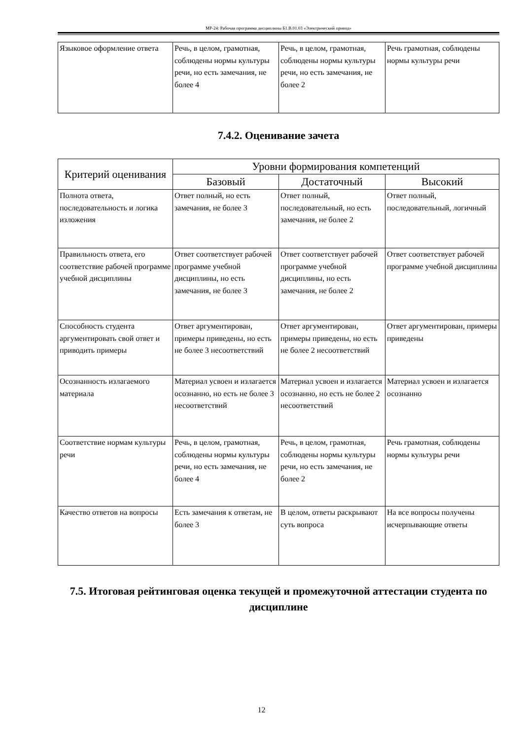МР-24: Рабочая программа дисциплины Б1.В.01.03 «Электрический привод»
| Языковое оформление ответа | Речь, в целом, грамотная, соблюдены нормы культуры речи, но есть замечания, не более 4 | Речь, в целом, грамотная, соблюдены нормы культуры речи, но есть замечания, не более 2 | Речь грамотная, соблюдены нормы культуры речи |
7.4.2. Оценивание зачета
| Критерий оценивания | Уровни формирования компетенций | | |
| --- | --- | --- | --- |
| | Базовый | Достаточный | Высокий |
| Полнота ответа, последовательность и логика изложения | Ответ полный, но есть замечания, не более 3 | Ответ полный, последовательный, но есть замечания, не более 2 | Ответ полный, последовательный, логичный |
| Правильность ответа, его соответствие рабочей программе учебной дисциплины | Ответ соответствует рабочей программе учебной дисциплины, но есть замечания, не более 3 | Ответ соответствует рабочей программе учебной дисциплины, но есть замечания, не более 2 | Ответ соответствует рабочей программе учебной дисциплины |
| Способность студента аргументировать свой ответ и приводить примеры | Ответ аргументирован, примеры приведены, но есть не более 3 несоответствий | Ответ аргументирован, примеры приведены, но есть не более 2 несоответствий | Ответ аргументирован, примеры приведены |
| Осознанность излагаемого материала | Материал усвоен и излагается осознанно, но есть не более 3 несоответствий | Материал усвоен и излагается осознанно, но есть не более 2 несоответствий | Материал усвоен и излагается осознанно |
| Соответствие нормам культуры речи | Речь, в целом, грамотная, соблюдены нормы культуры речи, но есть замечания, не более 4 | Речь, в целом, грамотная, соблюдены нормы культуры речи, но есть замечания, не более 2 | Речь грамотная, соблюдены нормы культуры речи |
| Качество ответов на вопросы | Есть замечания к ответам, не более 3 | В целом, ответы раскрывают суть вопроса | На все вопросы получены исчерпывающие ответы |
7.5. Итоговая рейтинговая оценка текущей и промежуточной аттестации студента по дисциплине
12